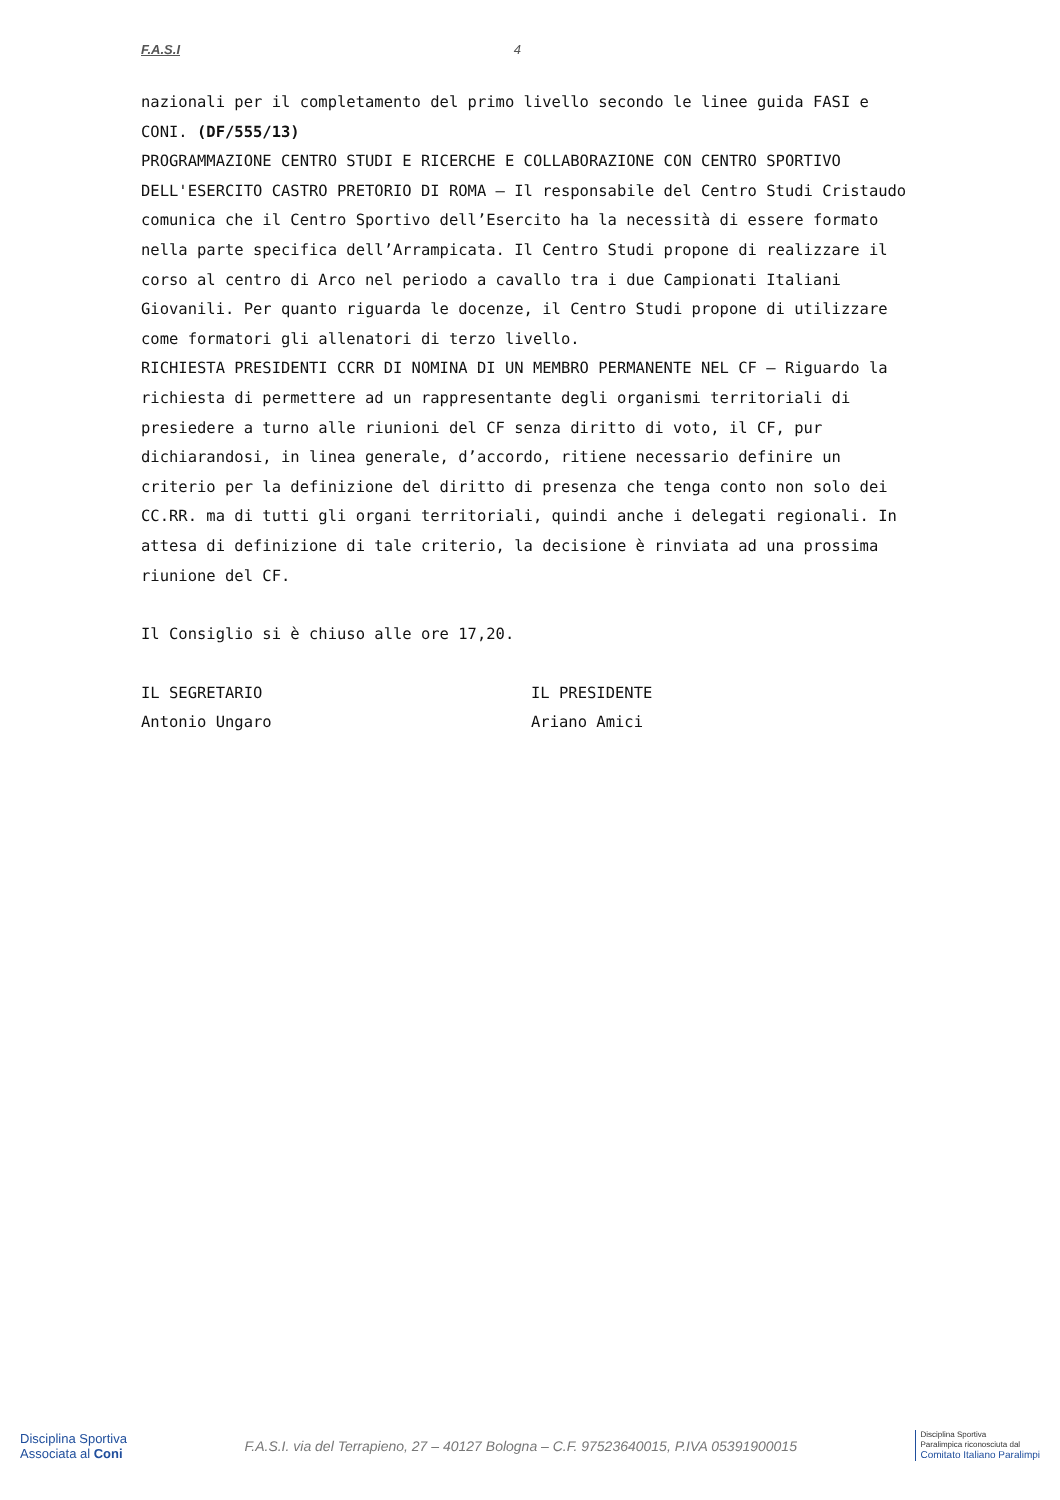F.A.S.I 4
nazionali per il completamento del primo livello secondo le linee guida FASI e CONI. (DF/555/13)
PROGRAMMAZIONE CENTRO STUDI E RICERCHE E COLLABORAZIONE CON CENTRO SPORTIVO DELL'ESERCITO CASTRO PRETORIO DI ROMA – Il responsabile del Centro Studi Cristaudo comunica che il Centro Sportivo dell’Esercito ha la necessità di essere formato nella parte specifica dell’Arrampicata. Il Centro Studi propone di realizzare il corso al centro di Arco nel periodo a cavallo tra i due Campionati Italiani Giovanili. Per quanto riguarda le docenze, il Centro Studi propone di utilizzare come formatori gli allenatori di terzo livello.
RICHIESTA PRESIDENTI CCRR DI NOMINA DI UN MEMBRO PERMANENTE NEL CF – Riguardo la richiesta di permettere ad un rappresentante degli organismi territoriali di presiedere a turno alle riunioni del CF senza diritto di voto, il CF, pur dichiarandosi, in linea generale, d’accordo, ritiene necessario definire un criterio per la definizione del diritto di presenza che tenga conto non solo dei CC.RR. ma di tutti gli organi territoriali, quindi anche i delegati regionali. In attesa di definizione di tale criterio, la decisione è rinviata ad una prossima riunione del CF.
Il Consiglio si è chiuso alle ore 17,20.
IL SEGRETARIO
Antonio Ungaro
IL PRESIDENTE
Ariano Amici
Disciplina Sportiva
Associata al Coni
F.A.S.I. via del Terrapieno, 27 – 40127 Bologna – C.F. 97523640015, P.IVA 05391900015
Disciplina Sportiva
Paralimpica riconosciuta dal
Comitato Italiano Paralimpi